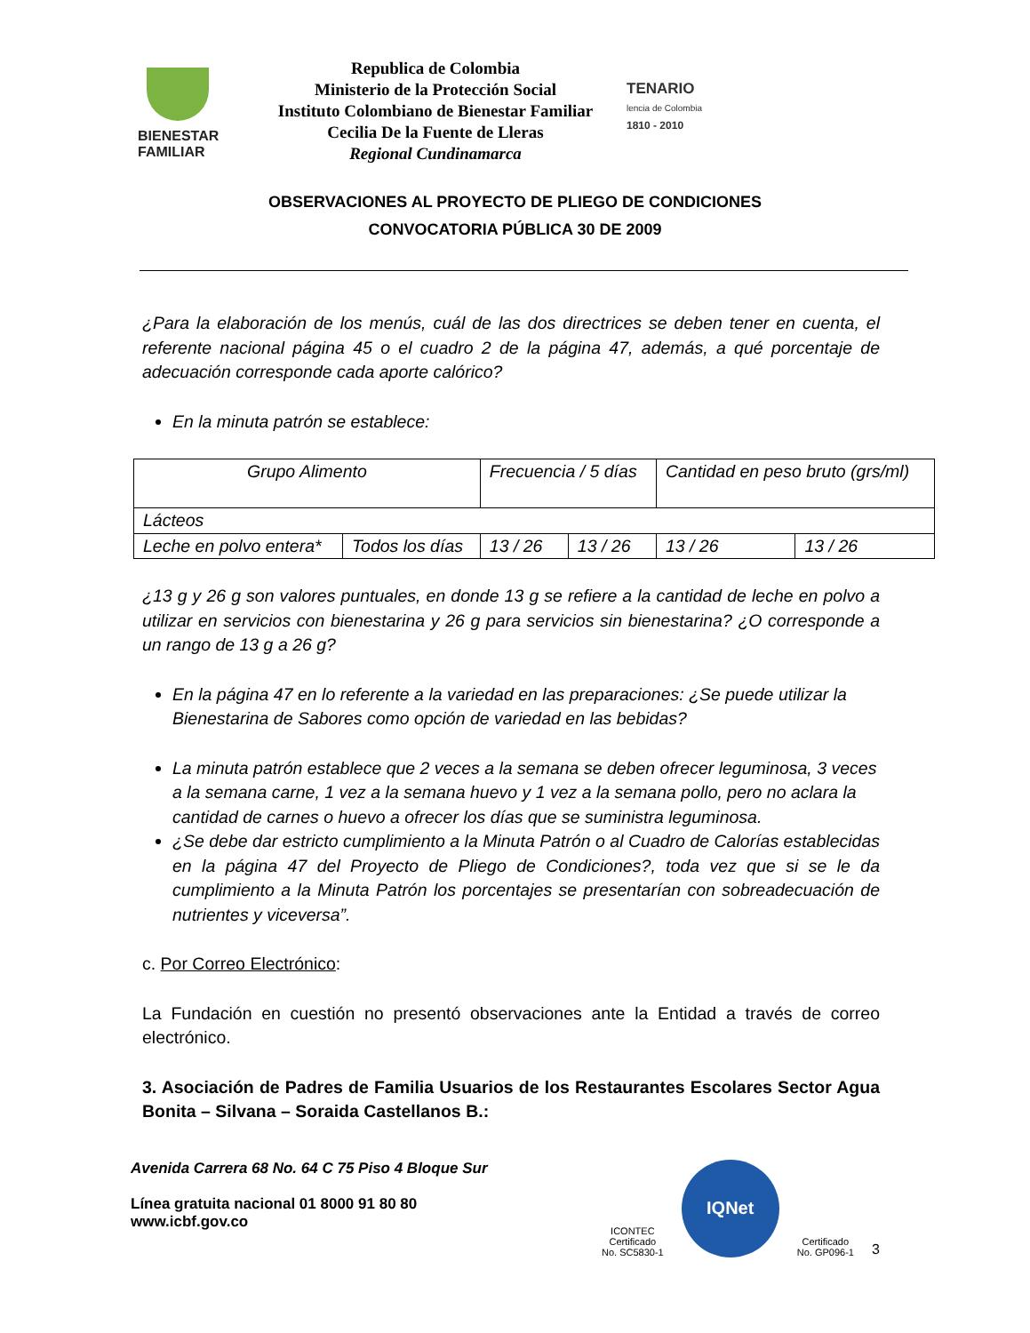BIENESTAR
FAMILIAR
Republica de Colombia
Ministerio de la Protección Social
Instituto Colombiano de Bienestar Familiar
Cecilia De la Fuente de Lleras
Regional Cundinamarca
TENARIO
lencia de Colombia
1810 - 2010
OBSERVACIONES AL PROYECTO DE PLIEGO DE CONDICIONES
CONVOCATORIA PÚBLICA 30 DE 2009
¿Para la elaboración de los menús, cuál de las dos directrices se deben tener en cuenta, el referente nacional página 45 o el cuadro 2 de la página 47, además, a qué porcentaje de adecuación corresponde cada aporte calórico?
En la minuta patrón se establece:
| Grupo Alimento | | Frecuencia / 5 días | | Cantidad en peso bruto (grs/ml) | |
| Lácteos | | | | | |
| Leche en polvo entera* | Todos los días | 13 / 26 | 13 / 26 | 13 / 26 | 13 / 26 |
¿13 g y 26 g son valores puntuales, en donde 13 g se refiere a la cantidad de leche en polvo a utilizar en servicios con bienestarina y 26 g para servicios sin bienestarina? ¿O corresponde a un rango de 13 g a 26 g?
En la página 47 en lo referente a la variedad en las preparaciones: ¿Se puede utilizar la Bienestarina de Sabores como opción de variedad en las bebidas?
La minuta patrón establece que 2 veces a la semana se deben ofrecer leguminosa, 3 veces a la semana carne, 1 vez a la semana huevo y 1 vez a la semana pollo, pero no aclara la cantidad de carnes o huevo a ofrecer los días que se suministra leguminosa.
¿Se debe dar estricto cumplimiento a la Minuta Patrón o al Cuadro de Calorías establecidas en la página 47 del Proyecto de Pliego de Condiciones?, toda vez que si se le da cumplimiento a la Minuta Patrón los porcentajes se presentarían con sobreadecuación de nutrientes y viceversa”.
c. Por Correo Electrónico:
La Fundación en cuestión no presentó observaciones ante la Entidad a través de correo electrónico.
3. Asociación de Padres de Familia Usuarios de los Restaurantes Escolares Sector Agua Bonita – Silvana – Soraida Castellanos B.:
Avenida Carrera 68 No. 64 C 75 Piso 4 Bloque Sur
Línea gratuita nacional 01 8000 91 80 80
www.icbf.gov.co
ICONTEC
Certificado
No. SC5830-1
IQNet
Certificado
No. GP096-1
3